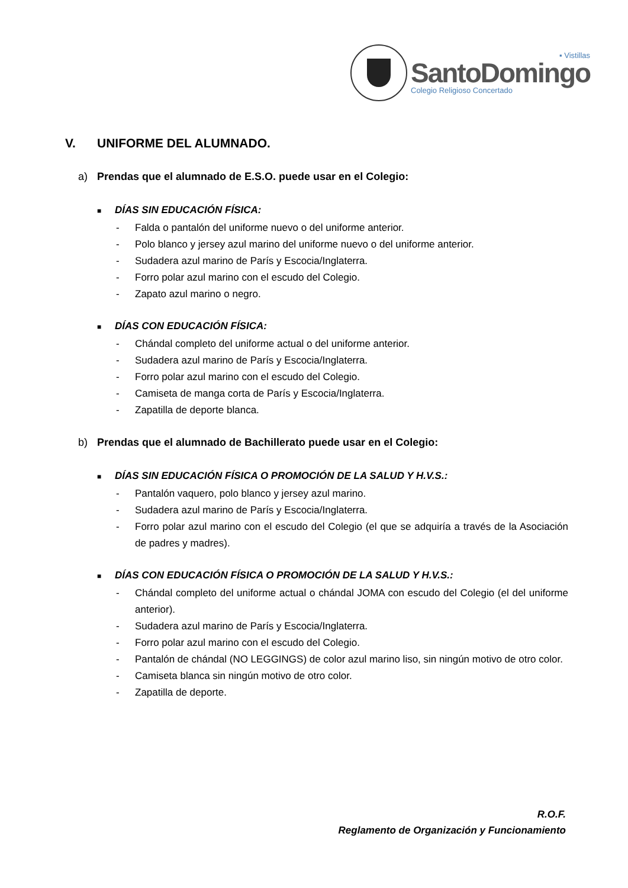▪ Vistillas
SantoDomingo
Colegio Religioso Concertado
V. UNIFORME DEL ALUMNADO.
a) Prendas que el alumnado de E.S.O. puede usar en el Colegio:
■ DÍAS SIN EDUCACIÓN FÍSICA:
- Falda o pantalón del uniforme nuevo o del uniforme anterior.
- Polo blanco y jersey azul marino del uniforme nuevo o del uniforme anterior.
- Sudadera azul marino de París y Escocia/Inglaterra.
- Forro polar azul marino con el escudo del Colegio.
- Zapato azul marino o negro.
■ DÍAS CON EDUCACIÓN FÍSICA:
- Chándal completo del uniforme actual o del uniforme anterior.
- Sudadera azul marino de París y Escocia/Inglaterra.
- Forro polar azul marino con el escudo del Colegio.
- Camiseta de manga corta de París y Escocia/Inglaterra.
- Zapatilla de deporte blanca.
b) Prendas que el alumnado de Bachillerato puede usar en el Colegio:
■ DÍAS SIN EDUCACIÓN FÍSICA O PROMOCIÓN DE LA SALUD Y H.V.S.:
- Pantalón vaquero, polo blanco y jersey azul marino.
- Sudadera azul marino de París y Escocia/Inglaterra.
- Forro polar azul marino con el escudo del Colegio (el que se adquiría a través de la Asociación de padres y madres).
■ DÍAS CON EDUCACIÓN FÍSICA O PROMOCIÓN DE LA SALUD Y H.V.S.:
- Chándal completo del uniforme actual o chándal JOMA con escudo del Colegio (el del uniforme anterior).
- Sudadera azul marino de París y Escocia/Inglaterra.
- Forro polar azul marino con el escudo del Colegio.
- Pantalón de chándal (NO LEGGINGS) de color azul marino liso, sin ningún motivo de otro color.
- Camiseta blanca sin ningún motivo de otro color.
- Zapatilla de deporte.
R.O.F.
Reglamento de Organización y Funcionamiento